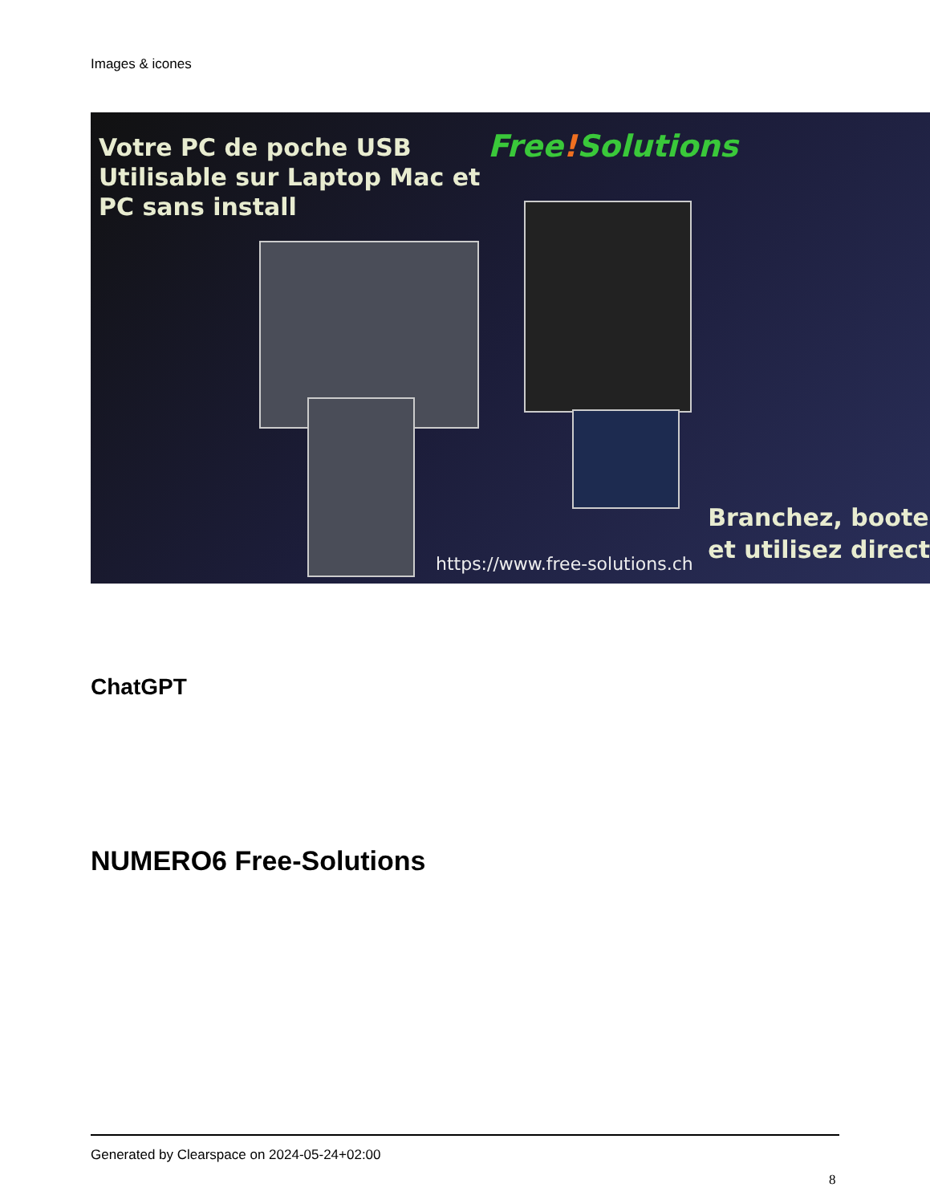Images & icones
Votre PC de poche USB
Utilisable sur Laptop Mac et
PC sans install
Free!Solutions
Branchez, boote
et utilisez direct
https://www.free-solutions.ch
ChatGPT
NUMERO6 Free-Solutions
Generated by Clearspace on 2024-05-24+02:00
8